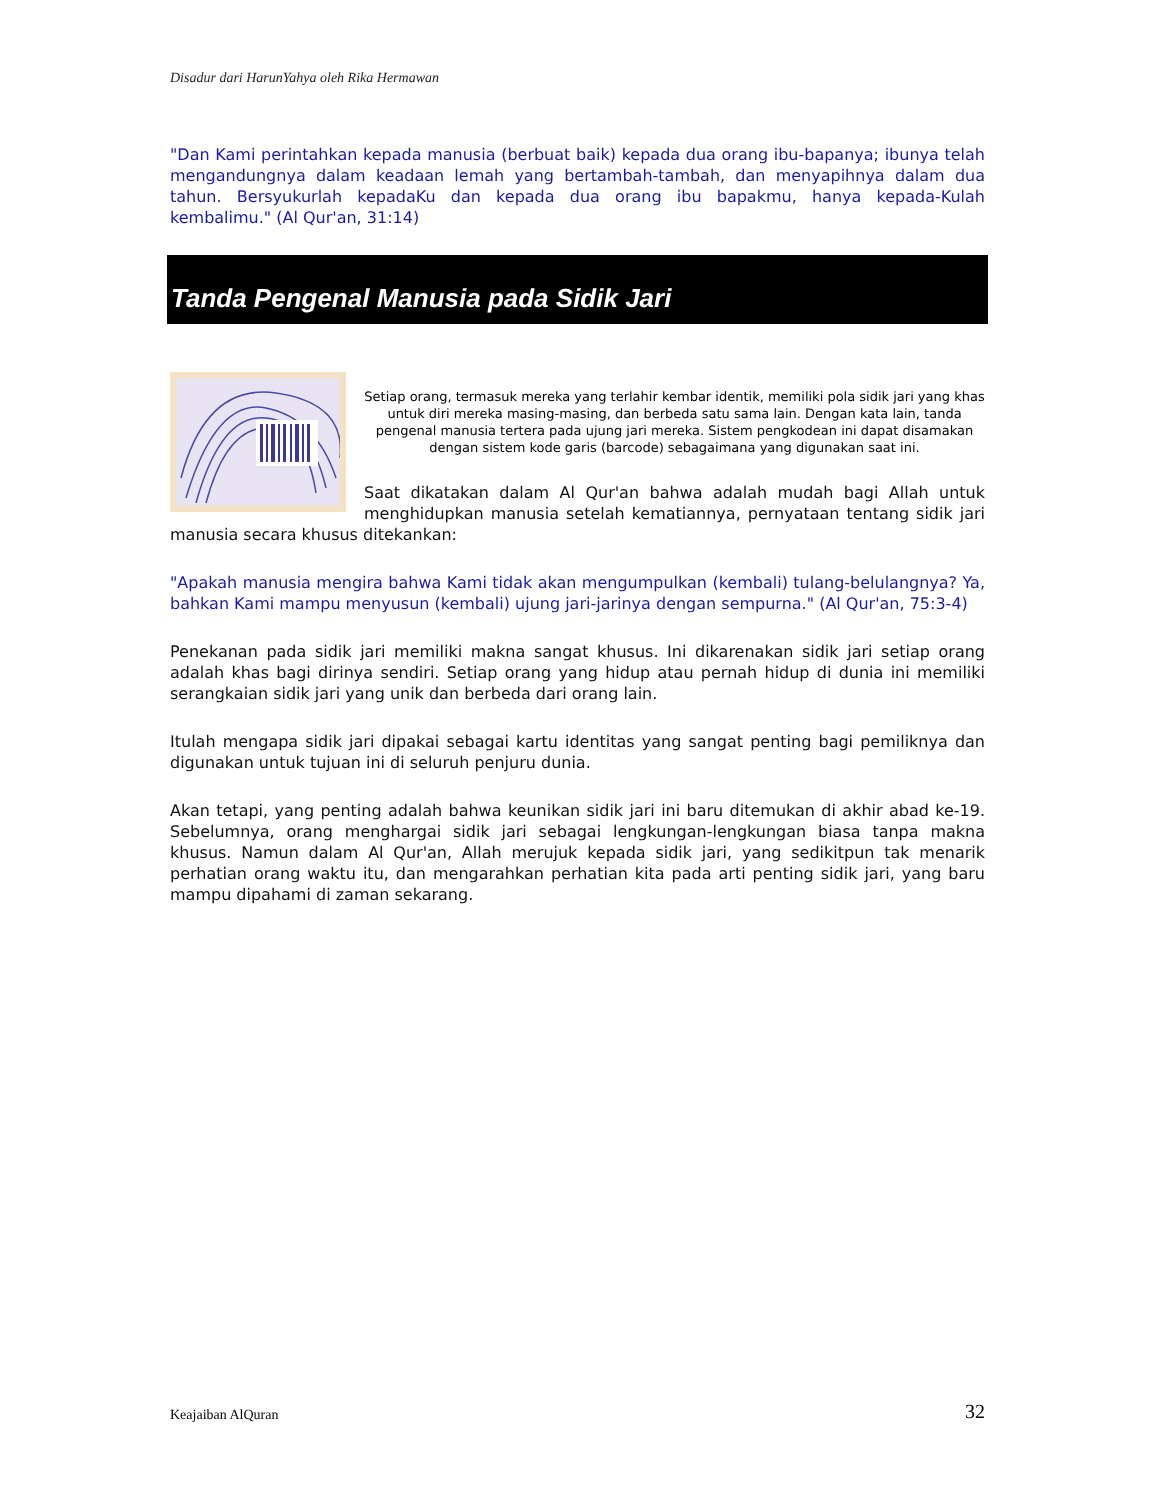Disadur dari HarunYahya oleh Rika Hermawan
"Dan Kami perintahkan kepada manusia (berbuat baik) kepada dua orang ibu-bapanya; ibunya telah mengandungnya dalam keadaan lemah yang bertambah-tambah, dan menyapihnya dalam dua tahun. Bersyukurlah kepadaKu dan kepada dua orang ibu bapakmu, hanya kepada-Kulah kembalimu." (Al Qur'an, 31:14)
Tanda Pengenal Manusia pada Sidik Jari
Setiap orang, termasuk mereka yang terlahir kembar identik, memiliki pola sidik jari yang khas untuk diri mereka masing-masing, dan berbeda satu sama lain. Dengan kata lain, tanda pengenal manusia tertera pada ujung jari mereka. Sistem pengkodean ini dapat disamakan dengan sistem kode garis (barcode) sebagaimana yang digunakan saat ini.
Saat dikatakan dalam Al Qur'an bahwa adalah mudah bagi Allah untuk menghidupkan manusia setelah kematiannya, pernyataan tentang sidik jari manusia secara khusus ditekankan:
"Apakah manusia mengira bahwa Kami tidak akan mengumpulkan (kembali) tulang-belulangnya? Ya, bahkan Kami mampu menyusun (kembali) ujung jari-jarinya dengan sempurna." (Al Qur'an, 75:3-4)
Penekanan pada sidik jari memiliki makna sangat khusus. Ini dikarenakan sidik jari setiap orang adalah khas bagi dirinya sendiri. Setiap orang yang hidup atau pernah hidup di dunia ini memiliki serangkaian sidik jari yang unik dan berbeda dari orang lain.
Itulah mengapa sidik jari dipakai sebagai kartu identitas yang sangat penting bagi pemiliknya dan digunakan untuk tujuan ini di seluruh penjuru dunia.
Akan tetapi, yang penting adalah bahwa keunikan sidik jari ini baru ditemukan di akhir abad ke-19. Sebelumnya, orang menghargai sidik jari sebagai lengkungan-lengkungan biasa tanpa makna khusus. Namun dalam Al Qur'an, Allah merujuk kepada sidik jari, yang sedikitpun tak menarik perhatian orang waktu itu, dan mengarahkan perhatian kita pada arti penting sidik jari, yang baru mampu dipahami di zaman sekarang.
Keajaiban AlQuran 32